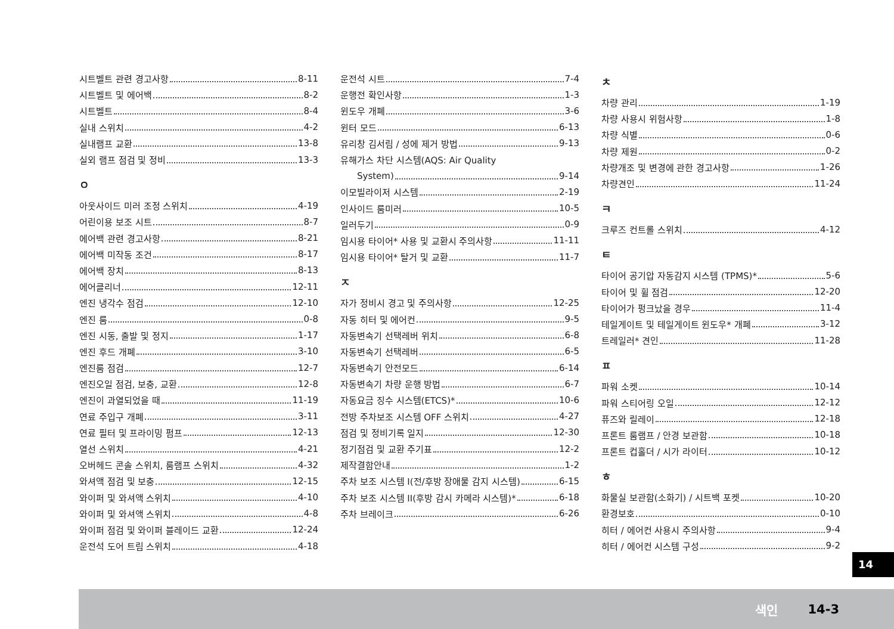시트벨트 관련 경고사항 8-11
시트벨트 및 에어백 8-2
시트벨트 8-4
실내 스위치 4-2
실내램프 교환 13-8
실외 램프 점검 및 정비 13-3
ㅇ
아웃사이드 미러 조정 스위치 4-19
어린이용 보조 시트 8-7
에어백 관련 경고사항 8-21
에어백 미작동 조건 8-17
에어백 장치 8-13
에어클리너 12-11
엔진 냉각수 점검 12-10
엔진 룸 0-8
엔진 시동, 출발 및 정지 1-17
엔진 후드 개폐 3-10
엔진룸 점검 12-7
엔진오일 점검, 보충, 교환 12-8
엔진이 과열되었을 때 11-19
연료 주입구 개폐 3-11
연료 필터 및 프라이밍 펌프 12-13
열선 스위치 4-21
오버헤드 콘솔 스위치, 룸램프 스위치 4-32
와셔액 점검 및 보충 12-15
와이퍼 및 와셔액 스위치 4-10
와이퍼 및 와셔액 스위치 4-8
와이퍼 점검 및 와이퍼 블레이드 교환 12-24
운전석 도어 트림 스위치 4-18
운전석 시트 7-4
운행전 확인사항 1-3
윈도우 개폐 3-6
윈터 모드 6-13
유리창 김서림 / 성에 제거 방법 9-13
유해가스 차단 시스템(AQS: Air Quality
System) 9-14
이모빌라이저 시스템 2-19
인사이드 룸미러 10-5
일러두기 0-9
임시용 타이어* 사용 및 교환시 주의사항 11-11
임시용 타이어* 탈거 및 교환 11-7
ㅈ
자가 정비시 경고 및 주의사항 12-25
자동 히터 및 에어컨 9-5
자동변속기 선택레버 위치 6-8
자동변속기 선택레버 6-5
자동변속기 안전모드 6-14
자동변속기 차량 운행 방법 6-7
자동요금 징수 시스템(ETCS)* 10-6
전방 주차보조 시스템 OFF 스위치 4-27
점검 및 정비기록 일지 12-30
정기점검 및 교환 주기표 12-2
제작결함안내 1-2
주차 보조 시스템 I(전/후방 장애물 감지 시스템) 6-15
주차 보조 시스템 II(후방 감시 카메라 시스템)* 6-18
주차 브레이크 6-26
ㅊ
차량 관리 1-19
차량 사용시 위험사항 1-8
차량 식별 0-6
차량 제원 0-2
차량개조 및 변경에 관한 경고사항 1-26
차량견인 11-24
ㅋ
크루즈 컨트롤 스위치 4-12
ㅌ
타이어 공기압 자동감지 시스템 (TPMS)* 5-6
타이어 및 휠 점검 12-20
타이어가 펑크났을 경우 11-4
테일게이트 및 테일게이트 윈도우* 개폐 3-12
트레일러* 견인 11-28
ㅍ
파워 소켓 10-14
파워 스티어링 오일 12-12
퓨즈와 릴레이 12-18
프론트 룸램프 / 안경 보관함 10-18
프론트 컵홀더 / 시가 라이터 10-12
ㅎ
화물실 보관함(소화기) / 시트백 포켓 10-20
환경보호 0-10
히터 / 에어컨 사용시 주의사항 9-4
히터 / 에어컨 시스템 구성 9-2
14
색인 14-3